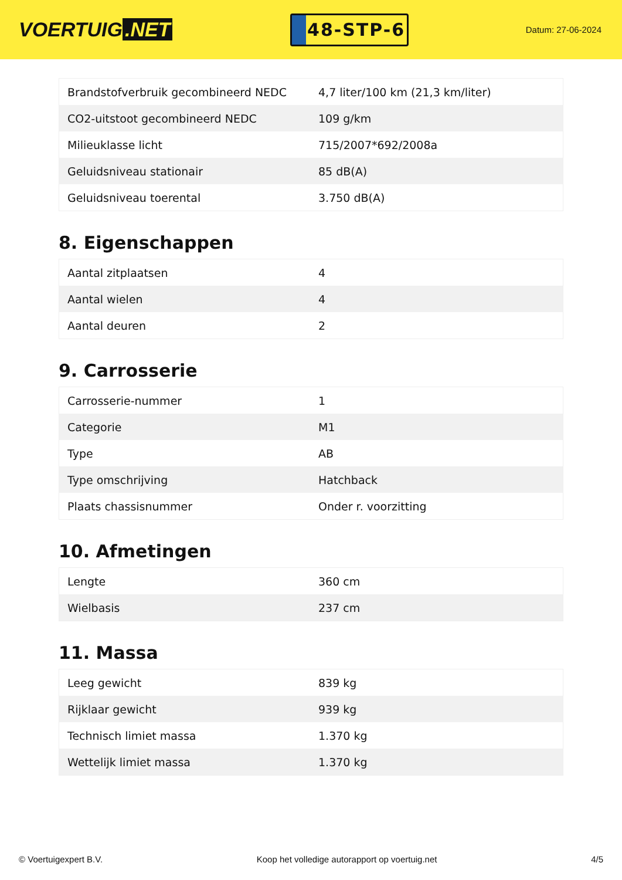VOERTUIG.NET
48-STP-6
Datum: 27-06-2024
| Brandstofverbruik gecombineerd NEDC | 4,7 liter/100 km (21,3 km/liter) |
| CO2-uitstoot gecombineerd NEDC | 109 g/km |
| Milieuklasse licht | 715/2007*692/2008a |
| Geluidsniveau stationair | 85 dB(A) |
| Geluidsniveau toerental | 3.750 dB(A) |
8. Eigenschappen
| Aantal zitplaatsen | 4 |
| Aantal wielen | 4 |
| Aantal deuren | 2 |
9. Carrosserie
| Carrosserie-nummer | 1 |
| Categorie | M1 |
| Type | AB |
| Type omschrijving | Hatchback |
| Plaats chassisnummer | Onder r. voorzitting |
10. Afmetingen
| Lengte | 360 cm |
| Wielbasis | 237 cm |
11. Massa
| Leeg gewicht | 839 kg |
| Rijklaar gewicht | 939 kg |
| Technisch limiet massa | 1.370 kg |
| Wettelijk limiet massa | 1.370 kg |
© Voertuigexpert B.V. Koop het volledige autorapport op voertuig.net 4/5